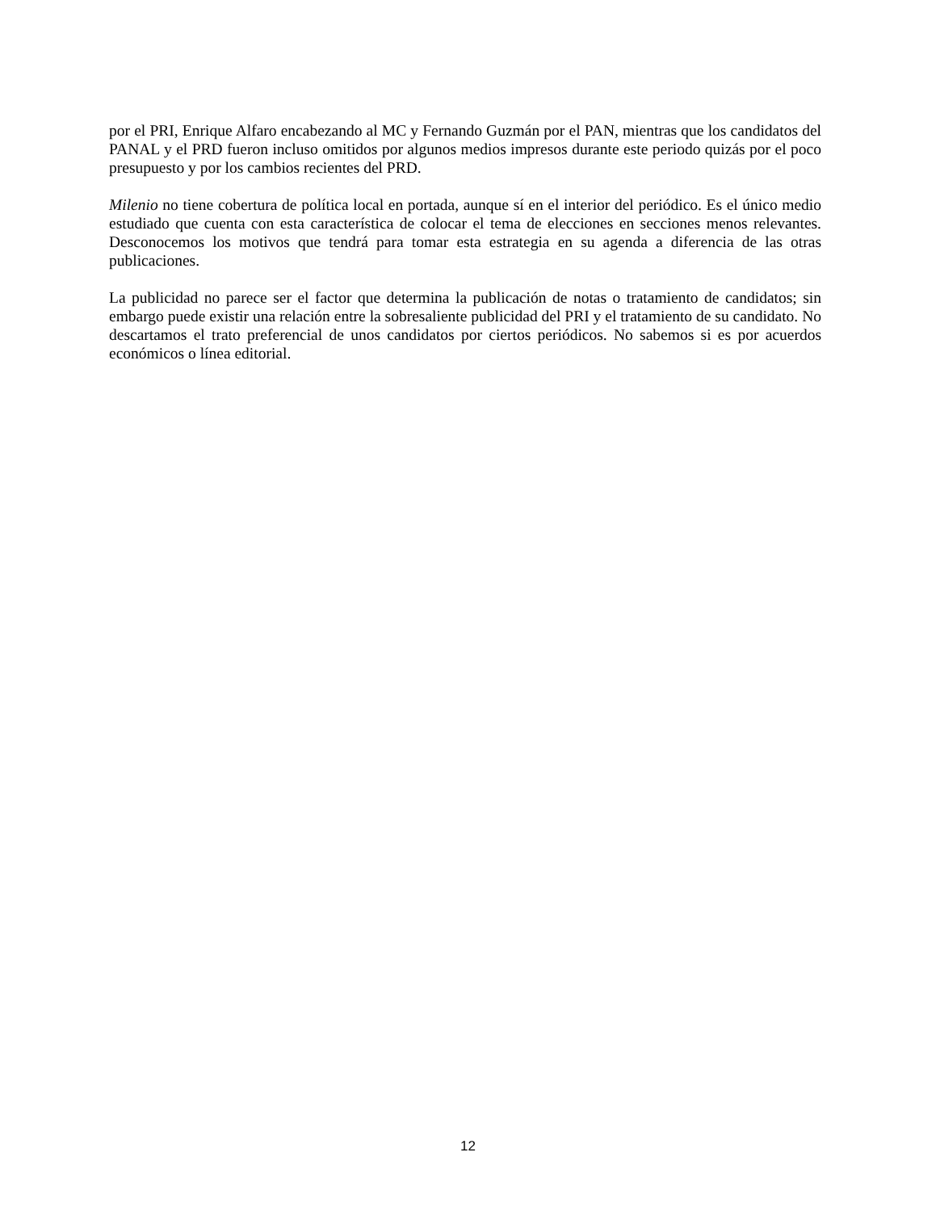por el PRI, Enrique Alfaro encabezando al MC y Fernando Guzmán por el PAN, mientras que los candidatos del PANAL y el PRD fueron incluso omitidos por algunos medios impresos durante este periodo quizás por el poco presupuesto y por los cambios recientes del PRD.
Milenio no tiene cobertura de política local en portada, aunque sí en el interior del periódico. Es el único medio estudiado que cuenta con esta característica de colocar el tema de elecciones en secciones menos relevantes. Desconocemos los motivos que tendrá para tomar esta estrategia en su agenda a diferencia de las otras publicaciones.
La publicidad no parece ser el factor que determina la publicación de notas o tratamiento de candidatos; sin embargo puede existir una relación entre la sobresaliente publicidad del PRI y el tratamiento de su candidato. No descartamos el trato preferencial de unos candidatos por ciertos periódicos. No sabemos si es por acuerdos económicos o línea editorial.
12